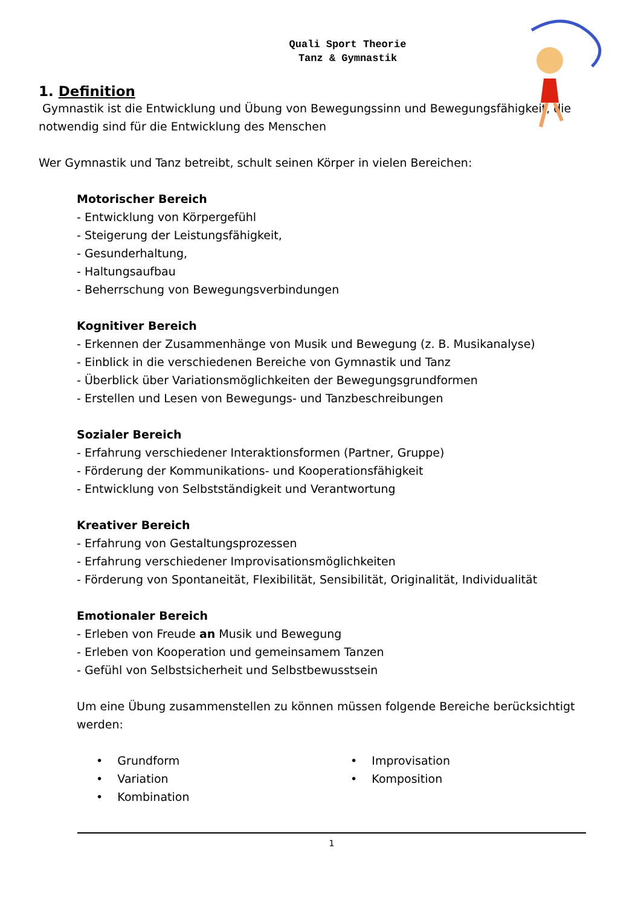Quali Sport Theorie
Tanz & Gymnastik
1. Definition
Gymnastik ist die Entwicklung und Übung von Bewegungssinn und Bewegungsfähigkeit, die notwendig sind für die Entwicklung des Menschen
Wer Gymnastik und Tanz betreibt, schult seinen Körper in vielen Bereichen:
Motorischer Bereich
- Entwicklung von Körpergefühl
- Steigerung der Leistungsfähigkeit,
- Gesunderhaltung,
- Haltungsaufbau
- Beherrschung von Bewegungsverbindungen
Kognitiver Bereich
- Erkennen der Zusammenhänge von Musik und Bewegung (z. B. Musikanalyse)
- Einblick in die verschiedenen Bereiche von Gymnastik und Tanz
- Überblick über Variationsmöglichkeiten der Bewegungsgrundformen
- Erstellen und Lesen von Bewegungs- und Tanzbeschreibungen
Sozialer Bereich
- Erfahrung verschiedener Interaktionsformen (Partner, Gruppe)
- Förderung der Kommunikations- und Kooperationsfähigkeit
- Entwicklung von Selbstständigkeit und Verantwortung
Kreativer Bereich
- Erfahrung von Gestaltungsprozessen
- Erfahrung verschiedener Improvisationsmöglichkeiten
- Förderung von Spontaneität, Flexibilität, Sensibilität, Originalität, Individualität
Emotionaler Bereich
- Erleben von Freude an Musik und Bewegung
- Erleben von Kooperation und gemeinsamem Tanzen
- Gefühl von Selbstsicherheit und Selbstbewusstsein
Um eine Übung zusammenstellen zu können müssen folgende Bereiche berücksichtigt werden:
• Grundform
• Variation
• Kombination
• Improvisation
• Komposition
1